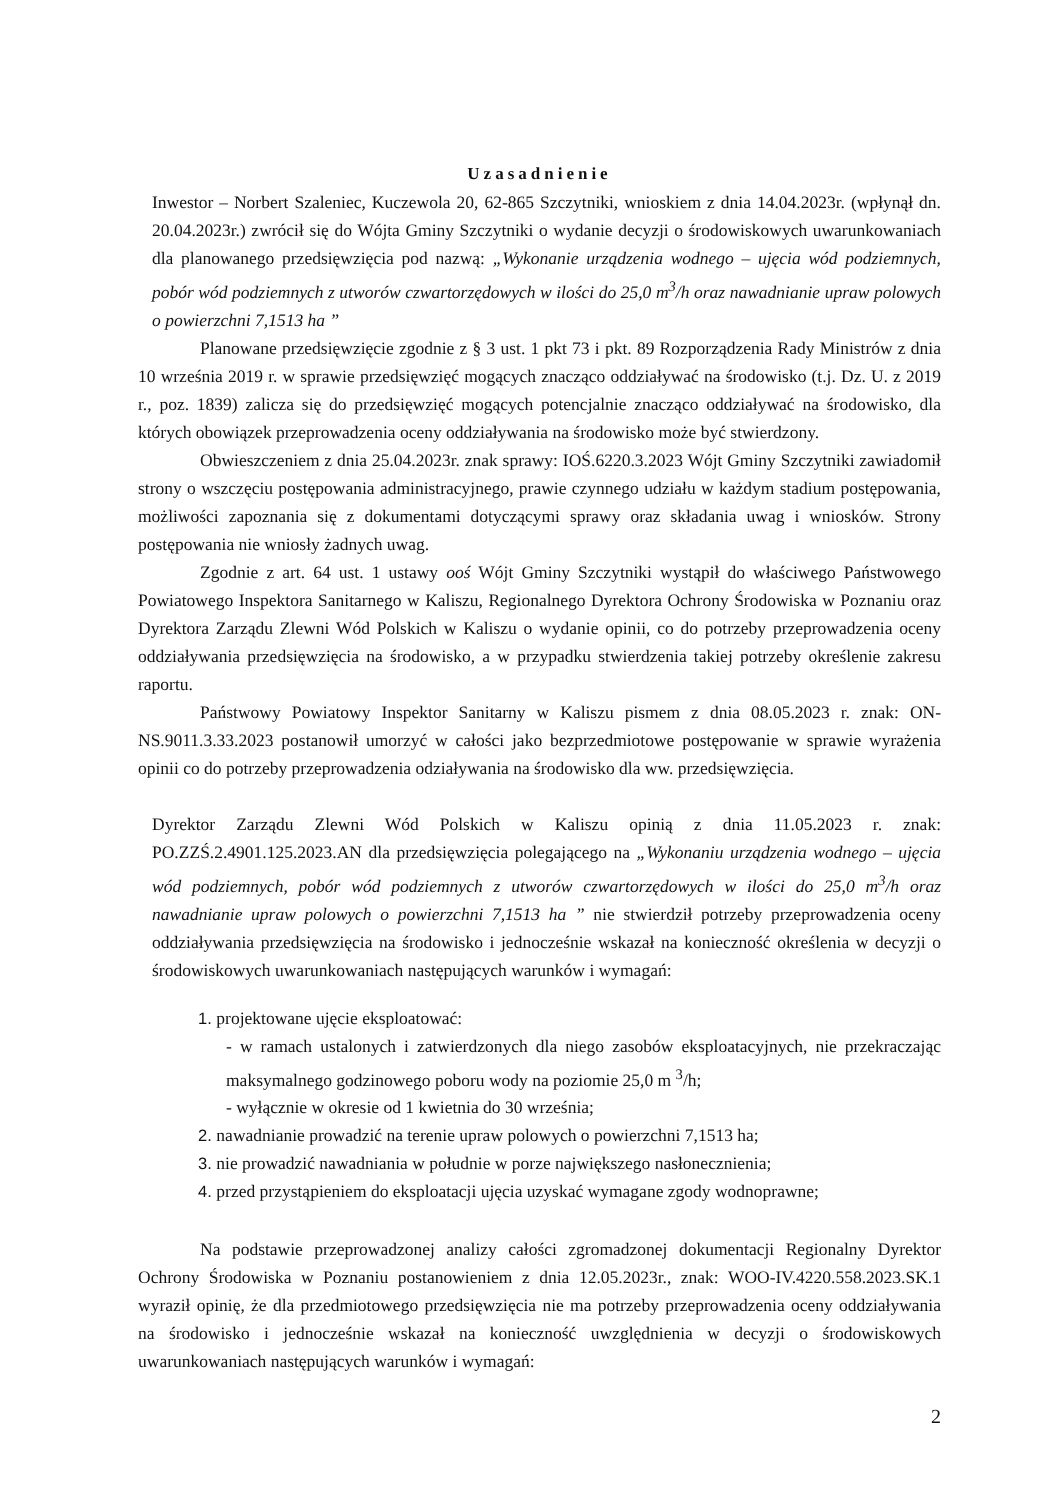Uzasadnienie
Inwestor – Norbert Szaleniec, Kuczewola 20, 62-865 Szczytniki, wnioskiem z dnia 14.04.2023r. (wpłynął dn. 20.04.2023r.) zwrócił się do Wójta Gminy Szczytniki o wydanie decyzji o środowiskowych uwarunkowaniach dla planowanego przedsięwzięcia pod nazwą: „Wykonanie urządzenia wodnego – ujęcia wód podziemnych, pobór wód podziemnych z utworów czwartorzędowych w ilości do 25,0 m<sup>3</sup>/h oraz nawadnianie upraw polowych o powierzchni 7,1513 ha ”
Planowane przedsięwzięcie zgodnie z § 3 ust. 1 pkt 73 i pkt. 89 Rozporządzenia Rady Ministrów z dnia 10 września 2019 r. w sprawie przedsięwzięć mogących znacząco oddziaływać na środowisko (t.j. Dz. U. z 2019 r., poz. 1839) zalicza się do przedsięwzięć mogących potencjalnie znacząco oddziaływać na środowisko, dla których obowiązek przeprowadzenia oceny oddziaływania na środowisko może być stwierdzony.
Obwieszczeniem z dnia 25.04.2023r. znak sprawy: IOŚ.6220.3.2023 Wójt Gminy Szczytniki zawiadomił strony o wszczęciu postępowania administracyjnego, prawie czynnego udziału w każdym stadium postępowania, możliwości zapoznania się z dokumentami dotyczącymi sprawy oraz składania uwag i wniosków. Strony postępowania nie wniosły żadnych uwag.
Zgodnie z art. 64 ust. 1 ustawy ooś Wójt Gminy Szczytniki wystąpił do właściwego Państwowego Powiatowego Inspektora Sanitarnego w Kaliszu, Regionalnego Dyrektora Ochrony Środowiska w Poznaniu oraz Dyrektora Zarządu Zlewni Wód Polskich w Kaliszu o wydanie opinii, co do potrzeby przeprowadzenia oceny oddziaływania przedsięwzięcia na środowisko, a w przypadku stwierdzenia takiej potrzeby określenie zakresu raportu.
Państwowy Powiatowy Inspektor Sanitarny w Kaliszu pismem z dnia 08.05.2023 r. znak: ON-NS.9011.3.33.2023 postanowił umorzyć w całości jako bezprzedmiotowe postępowanie w sprawie wyrażenia opinii co do potrzeby przeprowadzenia odziaływania na środowisko dla ww. przedsięwzięcia.
Dyrektor Zarządu Zlewni Wód Polskich w Kaliszu opinią z dnia 11.05.2023 r. znak: PO.ZZŚ.2.4901.125.2023.AN dla przedsięwzięcia polegającego na „Wykonaniu urządzenia wodnego – ujęcia wód podziemnych, pobór wód podziemnych z utworów czwartorzędowych w ilości do 25,0 m<sup>3</sup>/h oraz nawadnianie upraw polowych o powierzchni 7,1513 ha ” nie stwierdził potrzeby przeprowadzenia oceny oddziaływania przedsięwzięcia na środowisko i jednocześnie wskazał na konieczność określenia w decyzji o środowiskowych uwarunkowaniach następujących warunków i wymagań:
1. projektowane ujęcie eksploatować:
- w ramach ustalonych i zatwierdzonych dla niego zasobów eksploatacyjnych, nie przekraczając maksymalnego godzinowego poboru wody na poziomie 25,0 m <sup>3</sup>/h;
- wyłącznie w okresie od 1 kwietnia do 30 września;
2. nawadnianie prowadzić na terenie upraw polowych o powierzchni 7,1513 ha;
3. nie prowadzić nawadniania w południe w porze największego nasłonecznienia;
4. przed przystąpieniem do eksploatacji ujęcia uzyskać wymagane zgody wodnoprawne;
Na podstawie przeprowadzonej analizy całości zgromadzonej dokumentacji Regionalny Dyrektor Ochrony Środowiska w Poznaniu postanowieniem z dnia 12.05.2023r., znak: WOO-IV.4220.558.2023.SK.1 wyraził opinię, że dla przedmiotowego przedsięwzięcia nie ma potrzeby przeprowadzenia oceny oddziaływania na środowisko i jednocześnie wskazał na konieczność uwzględnienia w decyzji o środowiskowych uwarunkowaniach następujących warunków i wymagań:
2